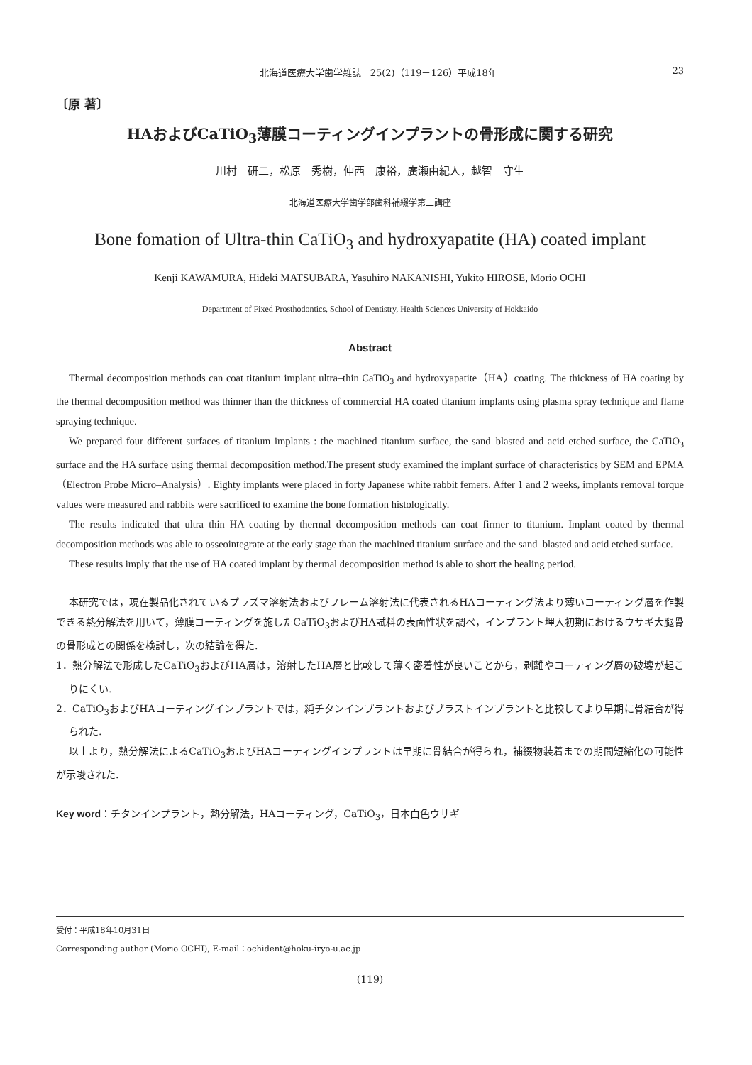北海道医療大学歯学雑誌　25(2)（119－126）平成18年 23
〔原 著〕
HAおよびCaTiO<sub>3</sub>薄膜コーティングインプラントの骨形成に関する研究
川村　研二，松原　秀樹，仲西　康裕，廣瀬由紀人，越智　守生
北海道医療大学歯学部歯科補綴学第二講座
Bone fomation of Ultra-thin CaTiO<sub>3</sub> and hydroxyapatite (HA) coated implant
Kenji KAWAMURA, Hideki MATSUBARA, Yasuhiro NAKANISHI, Yukito HIROSE, Morio OCHI
Department of Fixed Prosthodontics, School of Dentistry, Health Sciences University of Hokkaido
Abstract
Thermal decomposition methods can coat titanium implant ultra–thin CaTiO<sub>3</sub> and hydroxyapatite（HA）coating. The thickness of HA coating by the thermal decomposition method was thinner than the thickness of commercial HA coated titanium implants using plasma spray technique and flame spraying technique.
We prepared four different surfaces of titanium implants : the machined titanium surface, the sand–blasted and acid etched surface, the CaTiO<sub>3</sub> surface and the HA surface using thermal decomposition method.The present study examined the implant surface of characteristics by SEM and EPMA（Electron Probe Micro–Analysis）. Eighty implants were placed in forty Japanese white rabbit femers. After 1 and 2 weeks, implants removal torque values were measured and rabbits were sacrificed to examine the bone formation histologically.
The results indicated that ultra–thin HA coating by thermal decomposition methods can coat firmer to titanium. Implant coated by thermal decomposition methods was able to osseointegrate at the early stage than the machined titanium surface and the sand–blasted and acid etched surface.
These results imply that the use of HA coated implant by thermal decomposition method is able to short the healing period.
本研究では，現在製品化されているプラズマ溶射法およびフレーム溶射法に代表されるHAコーティング法より薄いコーティング層を作製できる熱分解法を用いて，薄膜コーティングを施したCaTiO<sub>3</sub>およびHA試料の表面性状を調べ，インプラント埋入初期におけるウサギ大腿骨の骨形成との関係を検討し，次の結論を得た.
1．熱分解法で形成したCaTiO<sub>3</sub>およびHA層は，溶射したHA層と比較して薄く密着性が良いことから，剥離やコーティング層の破壊が起こりにくい.
2．CaTiO<sub>3</sub>およびHAコーティングインプラントでは，純チタンインプラントおよびブラストインプラントと比較してより早期に骨結合が得られた.
以上より，熱分解法によるCaTiO<sub>3</sub>およびHAコーティングインプラントは早期に骨結合が得られ，補綴物装着までの期間短縮化の可能性が示唆された.
Key word：チタンインプラント，熱分解法，HAコーティング，CaTiO<sub>3</sub>，日本白色ウサギ
受付：平成18年10月31日
Corresponding author (Morio OCHI), E-mail：ochident@hoku-iryo-u.ac.jp
(119)